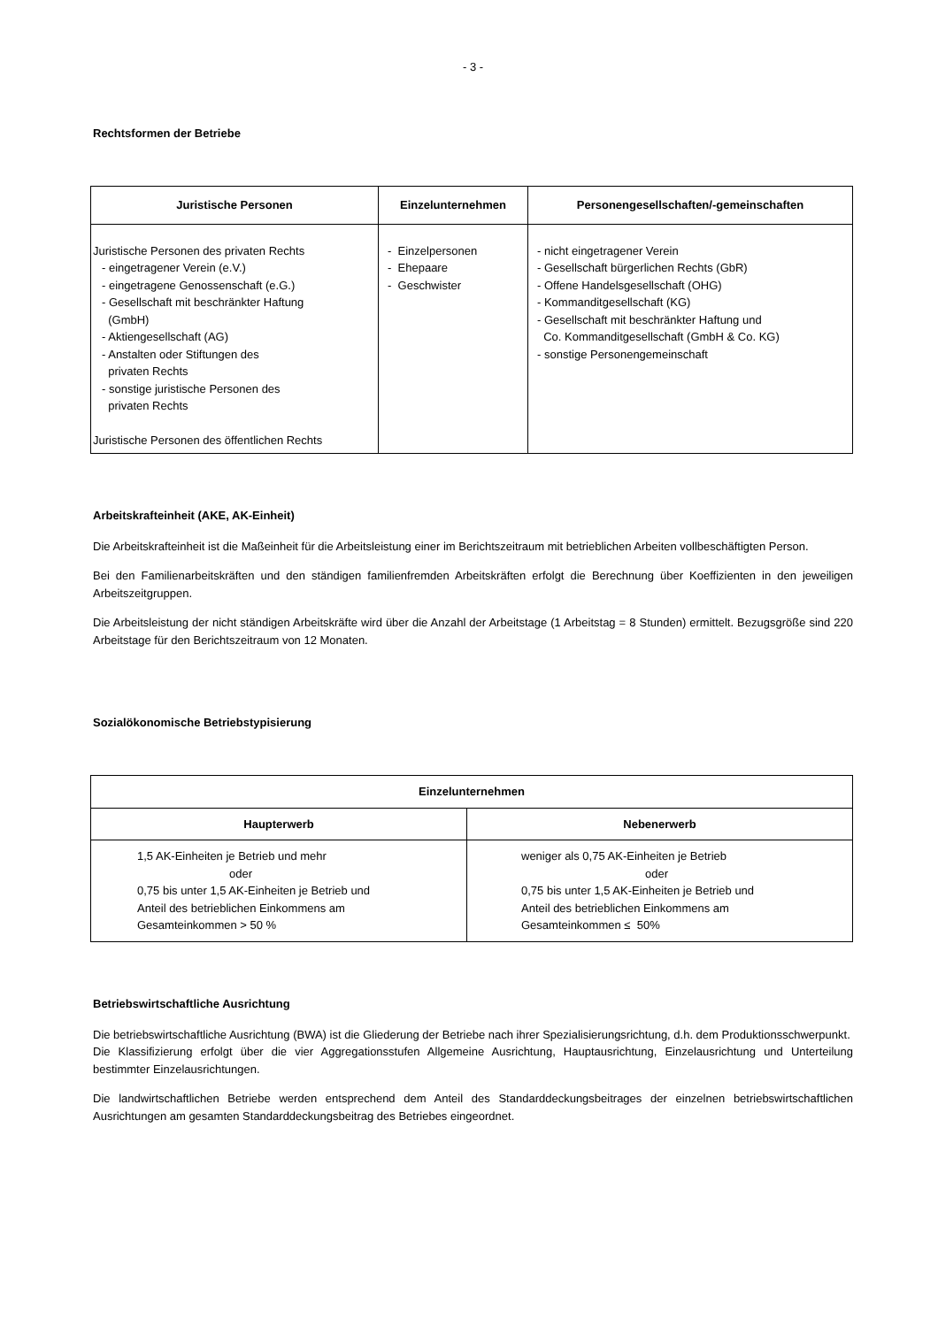- 3 -
Rechtsformen der Betriebe
| Juristische Personen | Einzelunternehmen | Personengesellschaften/-gemeinschaften |
| --- | --- | --- |
| Juristische Personen des privaten Rechts - eingetragener Verein (e.V.) - eingetragene Genossenschaft (e.G.) - Gesellschaft mit beschränkter Haftung (GmbH) - Aktiengesellschaft (AG) - Anstalten oder Stiftungen des privaten Rechts - sonstige juristische Personen des privaten Rechts Juristische Personen des öffentlichen Rechts | - Einzelpersonen - Ehepaare - Geschwister | - nicht eingetragener Verein - Gesellschaft bürgerlichen Rechts (GbR) - Offene Handelsgesellschaft (OHG) - Kommanditgesellschaft (KG) - Gesellschaft mit beschränkter Haftung und Co. Kommanditgesellschaft (GmbH & Co. KG) - sonstige Personengemeinschaft |
Arbeitskrafteinheit (AKE, AK-Einheit)
Die Arbeitskrafteinheit ist die Maßeinheit für die Arbeitsleistung einer im Berichtszeitraum mit betrieblichen Arbeiten vollbeschäftigten Person.
Bei den Familienarbeitskräften und den ständigen familienfremden Arbeitskräften erfolgt die Berechnung über Koeffizienten in den jeweiligen Arbeitszeitgruppen.
Die Arbeitsleistung der nicht ständigen Arbeitskräfte wird über die Anzahl der Arbeitstage (1 Arbeitstag = 8 Stunden) ermittelt. Bezugsgröße sind 220 Arbeitstage für den Berichtszeitraum von 12 Monaten.
Sozialökonomische Betriebstypisierung
| Einzelunternehmen | |
| --- | --- |
| Haupterwerb | Nebenerwerb |
| 1,5 AK-Einheiten je Betrieb und mehr oder 0,75 bis unter 1,5 AK-Einheiten je Betrieb und Anteil des betrieblichen Einkommens am Gesamteinkommen > 50 % | weniger als 0,75 AK-Einheiten je Betrieb oder 0,75 bis unter 1,5 AK-Einheiten je Betrieb und Anteil des betrieblichen Einkommens am Gesamteinkommen ≤ 50% |
Betriebswirtschaftliche Ausrichtung
Die betriebswirtschaftliche Ausrichtung (BWA) ist die Gliederung der Betriebe nach ihrer Spezialisierungsrichtung, d.h. dem Produktionsschwerpunkt.
Die Klassifizierung erfolgt über die vier Aggregationsstufen Allgemeine Ausrichtung, Hauptausrichtung, Einzelausrichtung und Unterteilung bestimmter Einzelausrichtungen.
Die landwirtschaftlichen Betriebe werden entsprechend dem Anteil des Standarddeckungsbeitrages der einzelnen betriebswirtschaftlichen Ausrichtungen am gesamten Standarddeckungsbeitrag des Betriebes eingeordnet.